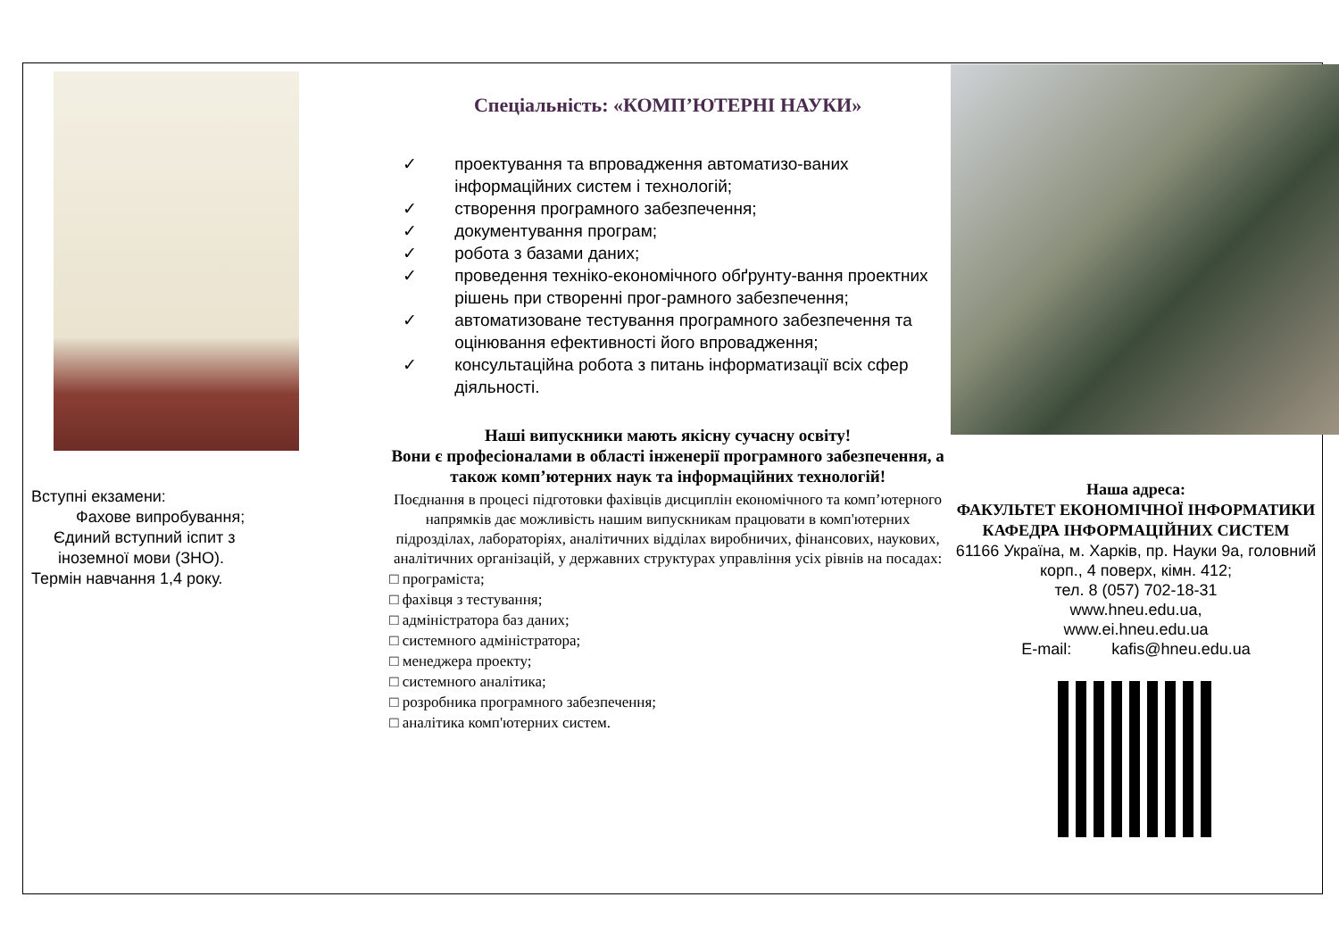Вступні екзамени:
Фахове випробування;
Єдиний вступний іспит з
іноземної мови (ЗНО).
Термін навчання 1,4 року.
Спеціальність: «КОМП’ЮТЕРНІ НАУКИ»
✓ проектування та впровадження автоматизо-ваних інформаційних систем і технологій;
✓ створення програмного забезпечення;
✓ документування програм;
✓ робота з базами даних;
✓ проведення техніко-економічного обґрунту-вання проектних рішень при створенні прог-рамного забезпечення;
✓ автоматизоване тестування програмного забезпечення та оцінювання ефективності його впровадження;
✓ консультаційна робота з питань інформатизації всіх сфер діяльності.
Наші випускники мають якісну сучасну освіту!
Вони є професіоналами в області інженерії програмного забезпечення, а також комп’ютерних наук та інформаційних технологій!
Поєднання в процесі підготовки фахівців дисциплін економічного та комп’ютерного напрямків дає можливість нашим випускникам працювати в комп'ютерних підрозділах, лабораторіях, аналітичних відділах виробничих, фінансових, наукових, аналітичних організацій, у державних структурах управління усіх рівнів на посадах:
□ програміста;
□ фахівця з тестування;
□ адміністратора баз даних;
□ системного адміністратора;
□ менеджера проекту;
□ системного аналітика;
□ розробника програмного забезпечення;
□ аналітика комп'ютерних систем.
Наша адреса:
ФАКУЛЬТЕТ ЕКОНОМІЧНОЇ ІНФОРМАТИКИ
КАФЕДРА ІНФОРМАЦІЙНИХ СИСТЕМ
61166 Україна, м. Харків, пр. Науки 9а, головний корп., 4 поверх, кімн. 412;
тел. 8 (057) 702-18-31
www.hneu.edu.ua,
www.ei.hneu.edu.ua
E-mail: kafis@hneu.edu.ua